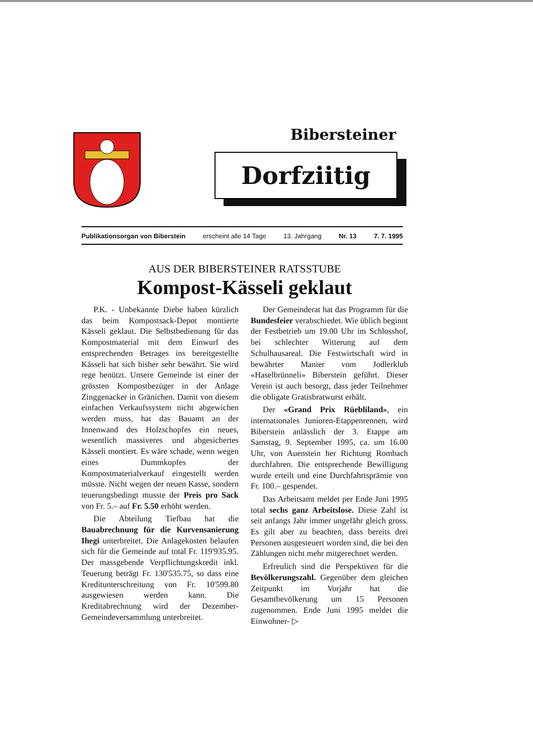Bibersteiner
Dorfziitig
Publikationsorgan von Biberstein erscheint alle 14 Tage 13. Jahrgang Nr. 13 7. 7. 1995
AUS DER BIBERSTEINER RATSSTUBE
Kompost-Kässeli geklaut
P.K. - Unbekannte Diebe haben kürzlich das beim Kompostsack-Depot montierte Kässeli geklaut. Die Selbstbedienung für das Kompostmaterial mit dem Einwurf des entsprechenden Betrages ins bereitgestellte Kässeli hat sich bisher sehr bewährt. Sie wird rege benützt. Unsere Gemeinde ist einer der grössten Kompostbezüger in der Anlage Zinggenacker in Gränichen. Damit von diesem einfachen Verkaufssystem nicht abgewichen werden muss, hat das Bauamt an der Innenwand des Holzschopfes ein neues, wesentlich massiveres und abgesichertes Kässeli montiert. Es wäre schade, wenn wegen eines Dummkopfes der Kompostmaterialverkauf eingestellt werden müsste. Nicht wegen der neuen Kasse, sondern teuerungsbedingt musste der Preis pro Sack von Fr. 5.– auf Fr. 5.50 erhöht werden.
Die Abteilung Tiefbau hat die Bauabrechnung für die Kurvensanierung Ihegi unterbreitet. Die Anlagekosten belaufen sich für die Gemeinde auf total Fr. 119'935.95. Der massgebende Verpflichtungskredit inkl. Teuerung beträgt Fr. 130'535.75, so dass eine Kreditunterschreitung von Fr. 10'599.80 ausgewiesen werden kann. Die Kreditabrechnung wird der Dezember-Gemeindeversammlung unterbreitet.
Der Gemeinderat hat das Programm für die Bundesfeier verabschiedet. Wie üblich beginnt der Festbetrieb um 19.00 Uhr im Schlosshof, bei schlechter Witterung auf dem Schulhausareal. Die Festwirtschaft wird in bewährter Manier vom Jodlerklub «Haselbrünneli» Biberstein geführt. Dieser Verein ist auch besorgt, dass jeder Teilnehmer die obligate Gratisbratwurst erhält.
Der «Grand Prix Rüebliland», ein internationales Junioren-Etappenrennen, wird Biberstein anlässlich der 3. Etappe am Samstag, 9. September 1995, ca. um 16.00 Uhr, von Auenstein her Richtung Rombach durchfahren. Die entsprechende Bewilligung wurde erteilt und eine Durchfahrtsprämie von Fr. 100.– gespendet.
Das Arbeitsamt meldet per Ende Juni 1995 total sechs ganz Arbeitslose. Diese Zahl ist seit anfangs Jahr immer ungefähr gleich gross. Es gilt aber zu beachten, dass bereits drei Personen ausgesteuert worden sind, die bei den Zählungen nicht mehr mitgerechnet werden.
Erfreulich sind die Perspektiven für die Bevölkerungszahl. Gegenüber dem gleichen Zeitpunkt im Vorjahr hat die Gesamtbevölkerung um 15 Personen zugenommen. Ende Juni 1995 meldet die Einwohner- ▷